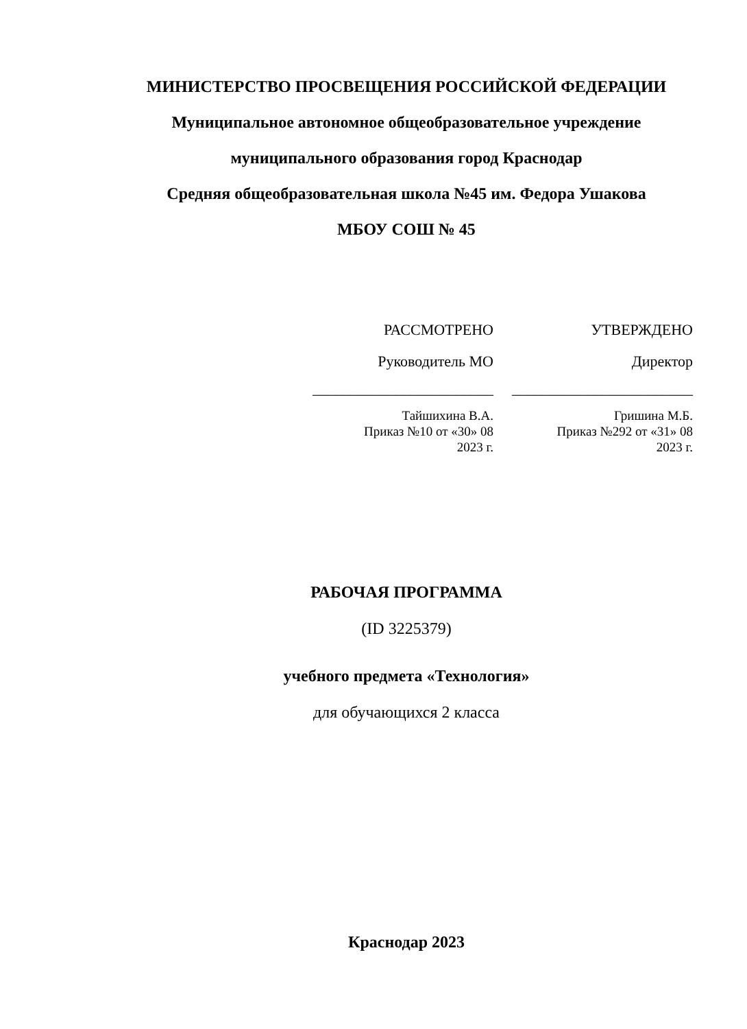МИНИСТЕРСТВО ПРОСВЕЩЕНИЯ РОССИЙСКОЙ ФЕДЕРАЦИИ
Муниципальное автономное общеобразовательное учреждение
муниципального образования город Краснодар
Средняя общеобразовательная школа №45 им. Федора Ушакова
МБОУ СОШ № 45
РАССМОТРЕНО
Руководитель МО
________________________
Тайшихина В.А.
Приказ №10 от «30» 08
2023 г.
УТВЕРЖДЕНО
Директор
________________________
Гришина М.Б.
Приказ №292 от «31» 08
2023 г.
РАБОЧАЯ ПРОГРАММА
(ID 3225379)
учебного предмета «Технология»
для обучающихся 2 класса
Краснодар 2023